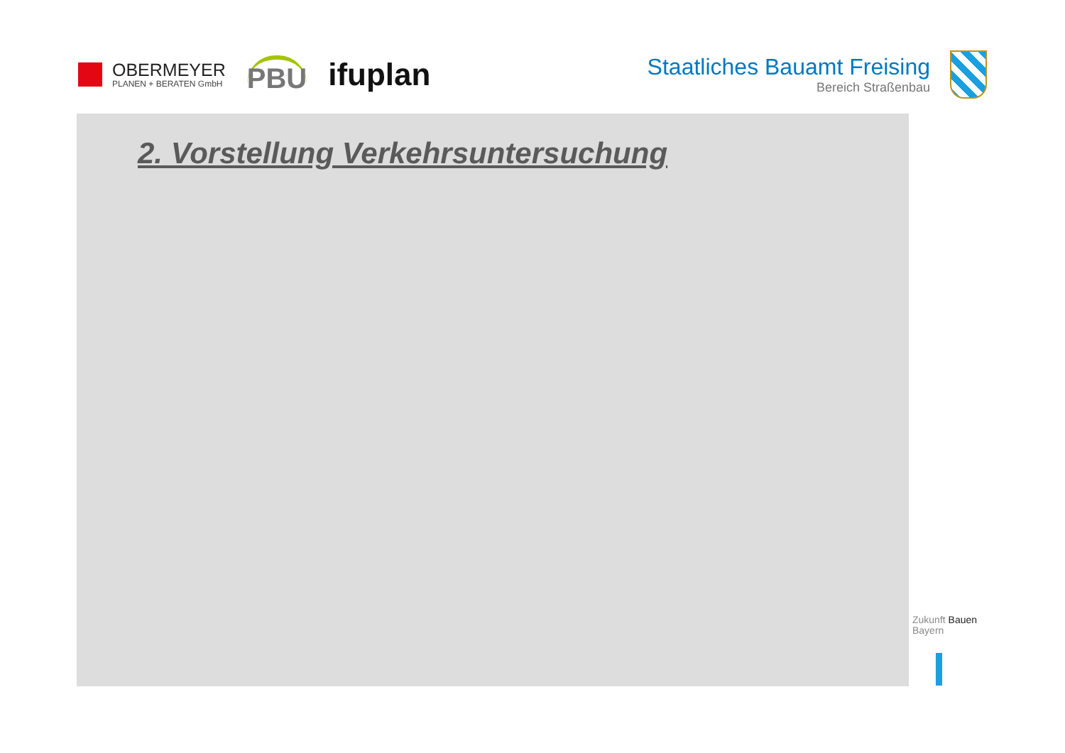OBERMEYER
PLANEN + BERATEN GmbH
PBU
ifuplan
Staatliches Bauamt Freising
Bereich Straßenbau
2. Vorstellung Verkehrsuntersuchung
Zukunft Bauen
Bayern